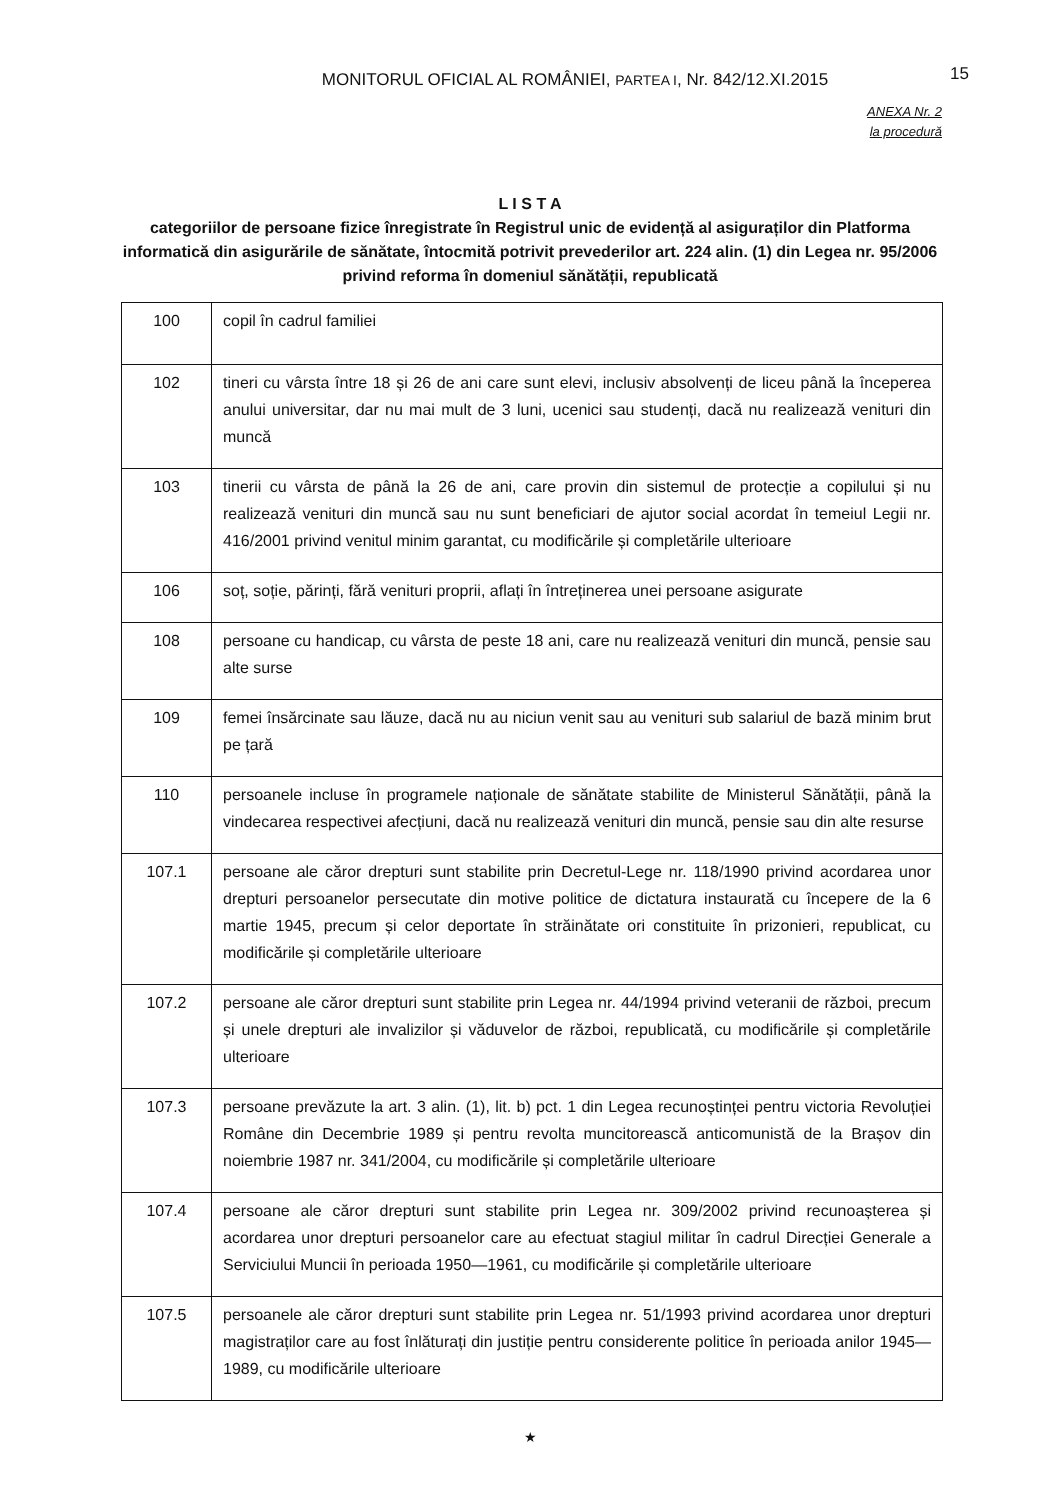MONITORUL OFICIAL AL ROMÂNIEI, PARTEA I, Nr. 842/12.XI.2015
15
ANEXA Nr. 2
la procedură
L I S T A
categoriilor de persoane fizice înregistrate în Registrul unic de evidență al asiguraților din Platforma informatică din asigurările de sănătate, întocmită potrivit prevederilor art. 224 alin. (1) din Legea nr. 95/2006 privind reforma în domeniul sănătății, republicată
| 100 | copil în cadrul familiei |
| 102 | tineri cu vârsta între 18 și 26 de ani care sunt elevi, inclusiv absolvenți de liceu până la începerea anului universitar, dar nu mai mult de 3 luni, ucenici sau studenți, dacă nu realizează venituri din muncă |
| 103 | tinerii cu vârsta de până la 26 de ani, care provin din sistemul de protecție a copilului și nu realizează venituri din muncă sau nu sunt beneficiari de ajutor social acordat în temeiul Legii nr. 416/2001 privind venitul minim garantat, cu modificările și completările ulterioare |
| 106 | soț, soție, părinți, fără venituri proprii, aflați în întreținerea unei persoane asigurate |
| 108 | persoane cu handicap, cu vârsta de peste 18 ani, care nu realizează venituri din muncă, pensie sau alte surse |
| 109 | femei însărcinate sau lăuze, dacă nu au niciun venit sau au venituri sub salariul de bază minim brut pe țară |
| 110 | persoanele incluse în programele naționale de sănătate stabilite de Ministerul Sănătății, până la vindecarea respectivei afecțiuni, dacă nu realizează venituri din muncă, pensie sau din alte resurse |
| 107.1 | persoane ale căror drepturi sunt stabilite prin Decretul-Lege nr. 118/1990 privind acordarea unor drepturi persoanelor persecutate din motive politice de dictatura instaurată cu începere de la 6 martie 1945, precum și celor deportate în străinătate ori constituite în prizonieri, republicat, cu modificările și completările ulterioare |
| 107.2 | persoane ale căror drepturi sunt stabilite prin Legea nr. 44/1994 privind veteranii de război, precum și unele drepturi ale invalizilor și văduvelor de război, republicată, cu modificările și completările ulterioare |
| 107.3 | persoane prevăzute la art. 3 alin. (1), lit. b) pct. 1 din Legea recunoștinței pentru victoria Revoluției Române din Decembrie 1989 și pentru revolta muncitorească anticomunistă de la Brașov din noiembrie 1987 nr. 341/2004, cu modificările și completările ulterioare |
| 107.4 | persoane ale căror drepturi sunt stabilite prin Legea nr. 309/2002 privind recunoașterea și acordarea unor drepturi persoanelor care au efectuat stagiul militar în cadrul Direcției Generale a Serviciului Muncii în perioada 1950—1961, cu modificările și completările ulterioare |
| 107.5 | persoanele ale căror drepturi sunt stabilite prin Legea nr. 51/1993 privind acordarea unor drepturi magistraților care au fost înlăturați din justiție pentru considerente politice în perioada anilor 1945—1989, cu modificările ulterioare |
★